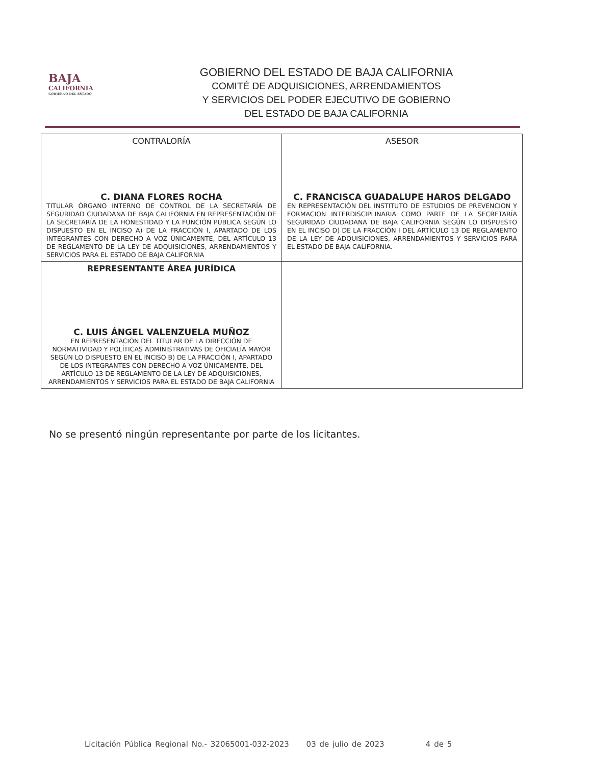BAJA
CALIFORNIA
GOBIERNO DEL ESTADO
GOBIERNO DEL ESTADO DE BAJA CALIFORNIA
COMITÉ DE ADQUISICIONES, ARRENDAMIENTOS
Y SERVICIOS DEL PODER EJECUTIVO DE GOBIERNO
DEL ESTADO DE BAJA CALIFORNIA
| CONTRALORÍA C. DIANA FLORES ROCHA TITULAR ÓRGANO INTERNO DE CONTROL DE LA SECRETARÍA DE SEGURIDAD CIUDADANA DE BAJA CALIFORNIA EN REPRESENTACIÓN DE LA SECRETARÍA DE LA HONESTIDAD Y LA FUNCIÓN PÚBLICA SEGÚN LO DISPUESTO EN EL INCISO A) DE LA FRACCIÓN I, APARTADO DE LOS INTEGRANTES CON DERECHO A VOZ ÚNICAMENTE, DEL ARTÍCULO 13 DE REGLAMENTO DE LA LEY DE ADQUISICIONES, ARRENDAMIENTOS Y SERVICIOS PARA EL ESTADO DE BAJA CALIFORNIA | ASESOR C. FRANCISCA GUADALUPE HAROS DELGADO EN REPRESENTACIÓN DEL INSTITUTO DE ESTUDIOS DE PREVENCION Y FORMACION INTERDISCIPLINARIA COMO PARTE DE LA SECRETARÍA SEGURIDAD CIUDADANA DE BAJA CALIFORNIA SEGÚN LO DISPUESTO EN EL INCISO D) DE LA FRACCIÓN I DEL ARTÍCULO 13 DE REGLAMENTO DE LA LEY DE ADQUISICIONES, ARRENDAMIENTOS Y SERVICIOS PARA EL ESTADO DE BAJA CALIFORNIA. |
| REPRESENTANTE ÁREA JURÍDICA C. LUIS ÁNGEL VALENZUELA MUÑOZ EN REPRESENTACIÓN DEL TITULAR DE LA DIRECCIÓN DE NORMATIVIDAD Y POLÍTICAS ADMINISTRATIVAS DE OFICIALÍA MAYOR SEGÚN LO DISPUESTO EN EL INCISO B) DE LA FRACCIÓN I, APARTADO DE LOS INTEGRANTES CON DERECHO A VOZ ÚNICAMENTE, DEL ARTÍCULO 13 DE REGLAMENTO DE LA LEY DE ADQUISICIONES, ARRENDAMIENTOS Y SERVICIOS PARA EL ESTADO DE BAJA CALIFORNIA | |
No se presentó ningún representante por parte de los licitantes.
Licitación Pública Regional No.- 32065001-032-2023 03 de julio de 2023 4 de 5